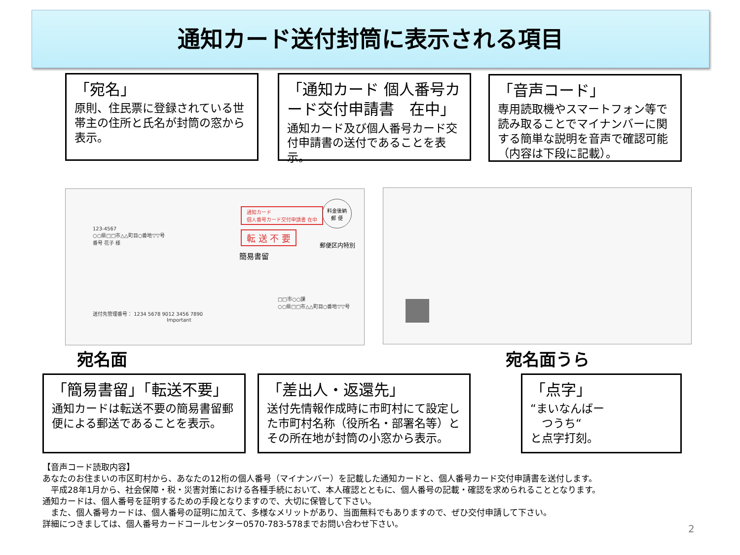通知カード送付封筒に表示される項目
「宛名」
原則、住民票に登録されている世帯主の住所と氏名が封筒の窓から表示。
「通知カード 個人番号カード交付申請書　在中」
通知カード及び個人番号カード交付申請書の送付であることを表示。
「音声コード」
専用読取機やスマートフォン等で読み取ることでマイナンバーに関する簡単な説明を音声で確認可能（内容は下段に記載）。
123-4567
○○県□□市△△町目○番地▽▽号
番号 花子 様
通知カード
個人番号カード交付申請書 在中
転 送 不 要
簡易書留
郵便区内特別
料金後納
郵 便
送付先管理番号： 1234 5678 9012 3456 7890
Important
□□市○○課
○○県□□市△△町目○番地▽▽号
宛名面 宛名面うら
「簡易書留」「転送不要」
通知カードは転送不要の簡易書留郵便による郵送であることを表示。
「差出人・返還先」
送付先情報作成時に市町村にて設定した市町村名称（役所名・部署名等）とその所在地が封筒の小窓から表示。
「点字」
“まいなんばー
　つうち“
と点字打刻。
【音声コード読取内容】
あなたのお住まいの市区町村から、あなたの12桁の個人番号（マイナンバー）を記載した通知カードと、個人番号カード交付申請書を送付します。
　平成28年1月から、社会保障・税・災害対策における各種手続において、本人確認とともに、個人番号の記載・確認を求められることとなります。
通知カードは、個人番号を証明するための手段となりますので、大切に保管して下さい。
　また、個人番号カードは、個人番号の証明に加えて、多様なメリットがあり、当面無料でもありますので、ぜひ交付申請して下さい。
詳細につきましては、個人番号カードコールセンター0570-783-578までお問い合わせ下さい。
2